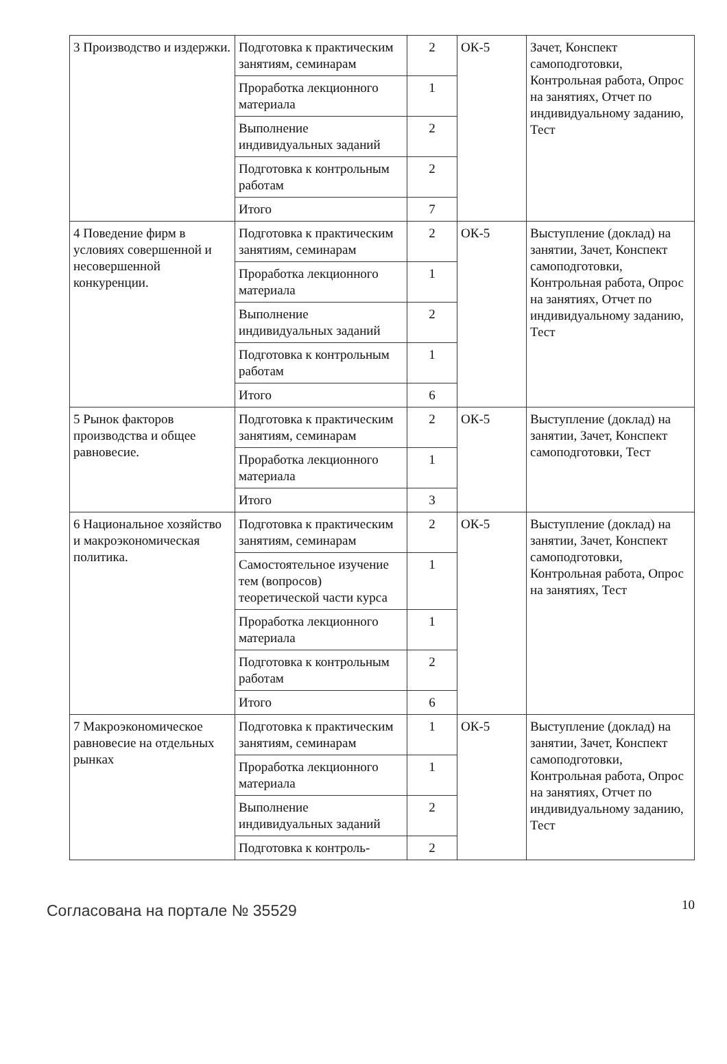| 3 Производство и издержки. | Подготовка к практическим занятиям, семинарам | 2 | ОК-5 | Зачет, Конспект самоподготовки, Контрольная работа, Опрос на занятиях, Отчет по индивидуальному заданию, Тест |
| | Проработка лекционного материала | 1 | | |
| | Выполнение индивидуальных заданий | 2 | | |
| | Подготовка к контрольным работам | 2 | | |
| | Итого | 7 | | |
| 4 Поведение фирм в условиях совершенной и несовершенной конкуренции. | Подготовка к практическим занятиям, семинарам | 2 | ОК-5 | Выступление (доклад) на занятии, Зачет, Конспект самоподготовки, Контрольная работа, Опрос на занятиях, Отчет по индивидуальному заданию, Тест |
| | Проработка лекционного материала | 1 | | |
| | Выполнение индивидуальных заданий | 2 | | |
| | Подготовка к контрольным работам | 1 | | |
| | Итого | 6 | | |
| 5 Рынок факторов производства и общее равновесие. | Подготовка к практическим занятиям, семинарам | 2 | ОК-5 | Выступление (доклад) на занятии, Зачет, Конспект самоподготовки, Тест |
| | Проработка лекционного материала | 1 | | |
| | Итого | 3 | | |
| 6 Национальное хозяйство и макроэкономическая политика. | Подготовка к практическим занятиям, семинарам | 2 | ОК-5 | Выступление (доклад) на занятии, Зачет, Конспект самоподготовки, Контрольная работа, Опрос на занятиях, Тест |
| | Самостоятельное изучение тем (вопросов) теоретической части курса | 1 | | |
| | Проработка лекционного материала | 1 | | |
| | Подготовка к контрольным работам | 2 | | |
| | Итого | 6 | | |
| 7 Макроэкономическое равновесие на отдельных рынках | Подготовка к практическим занятиям, семинарам | 1 | ОК-5 | Выступление (доклад) на занятии, Зачет, Конспект самоподготовки, Контрольная работа, Опрос на занятиях, Отчет по индивидуальному заданию, Тест |
| | Проработка лекционного материала | 1 | | |
| | Выполнение индивидуальных заданий | 2 | | |
| | Подготовка к контроль- | 2 | | |
Согласована на портале № 35529
10